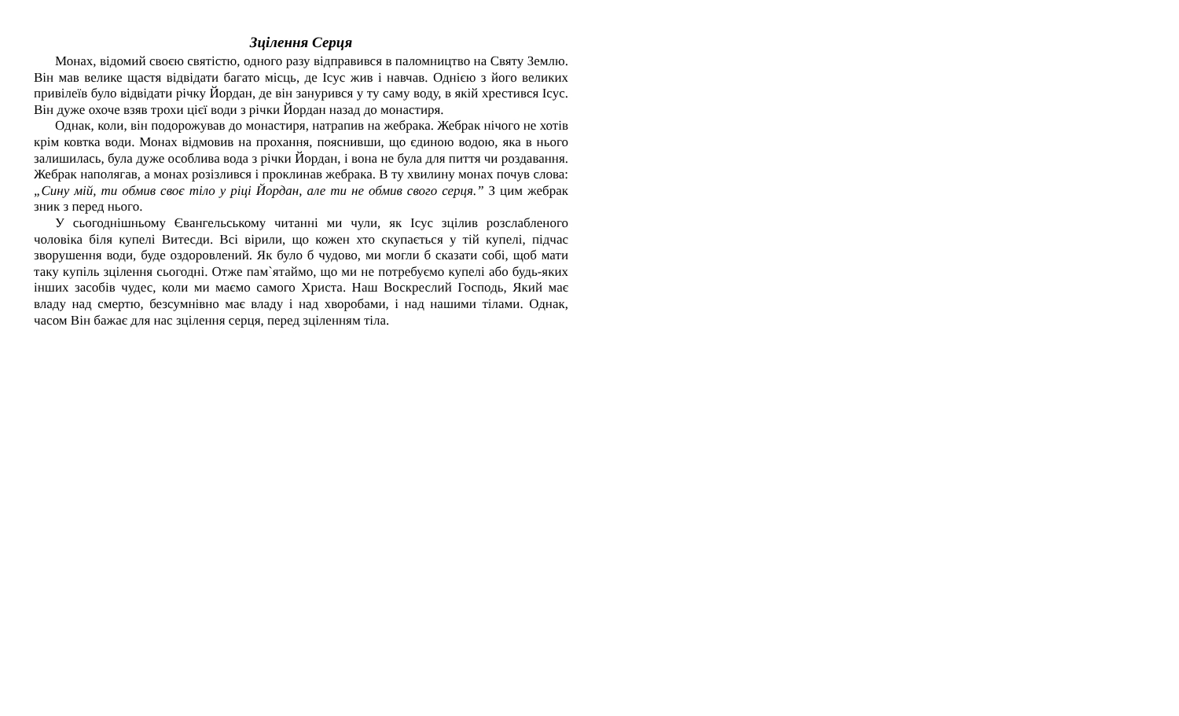Зцілення Серця
Монах, відомий своєю святістю, одного разу відправився в паломництво на Святу Землю. Він мав велике щастя відвідати багато місць, де Ісус жив і навчав. Однією з його великих привілеїв було відвідати річку Йордан, де він занурився у ту саму воду, в якій хрестився Ісус. Він дуже охоче взяв трохи цієї води з річки Йордан назад до монастиря.
Однак, коли, він подорожував до монастиря, натрапив на жебрака. Жебрак нічого не хотів крім ковтка води. Монах відмовив на прохання, пояснивши, що єдиною водою, яка в нього залишилась, була дуже особлива вода з річки Йордан, і вона не була для пиття чи роздавання. Жебрак наполягав, а монах розізлився і проклинав жебрака. В ту хвилину монах почув слова: „Сину мій, ти обмив своє тіло у ріці Йордан, але ти не обмив свого серця.” З цим жебрак зник з перед нього.
У сьогоднішньому Євангельському читанні ми чули, як Ісус зцілив розслабленого чоловіка біля купелі Витесди. Всі вірили, що кожен хто скупається у тій купелі, підчас зворушення води, буде оздоровлений. Як було б чудово, ми могли б сказати собі, щоб мати таку купіль зцілення сьогодні. Отже пам`ятаймо, що ми не потребуємо купелі або будь-яких інших засобів чудес, коли ми маємо самого Христа. Наш Воскреслий Господь, Який має владу над смертю, безсумнівно має владу і над хворобами, і над нашими тілами. Однак, часом Він бажає для нас зцілення серця, перед зціленням тіла.